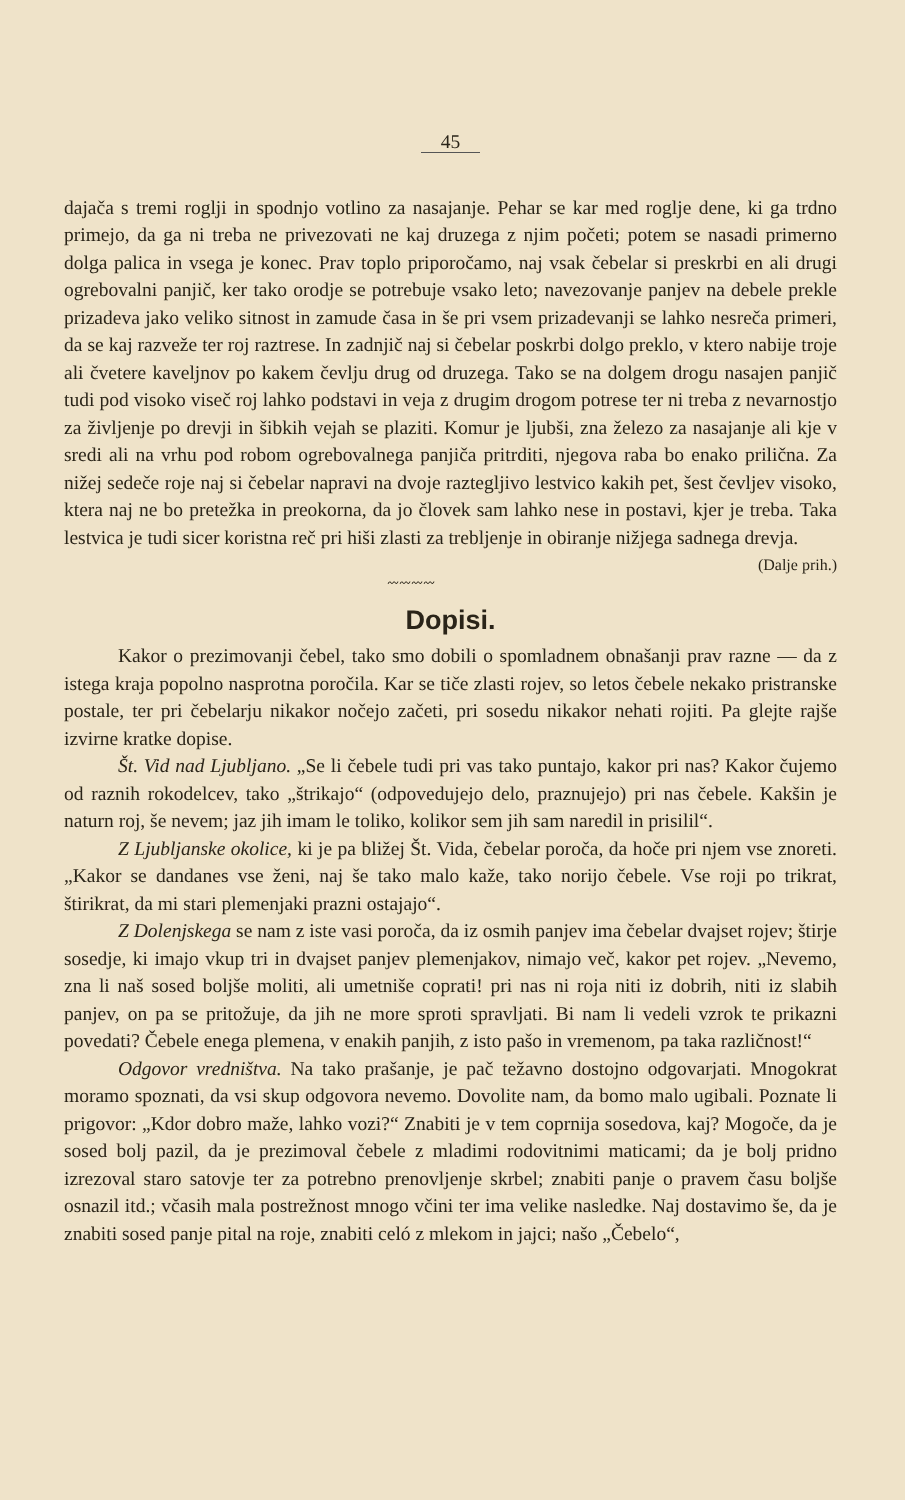45
dajača s tremi roglji in spodnjo votlino za nasajanje. Pehar se kar med roglje dene, ki ga trdno primejo, da ga ni treba ne privezovati ne kaj druzega z njim početi; potem se nasadi primerno dolga palica in vsega je konec. Prav toplo priporočamo, naj vsak čebelar si preskrbi en ali drugi ogrebovalni panjič, ker tako orodje se potrebuje vsako leto; navezovanje panjev na debele prekle prizadeva jako veliko sitnost in zamude časa in še pri vsem prizadevanji se lahko nesreča primeri, da se kaj razveže ter roj raztrese. In zadnjič naj si čebelar poskrbi dolgo preklo, v ktero nabije troje ali čvetere kaveljnov po kakem čevlju drug od druzega. Tako se na dolgem drogu nasajen panjič tudi pod visoko viseč roj lahko podstavi in veja z drugim drogom potrese ter ni treba z nevarnostjo za življenje po drevji in šibkih vejah se plaziti. Komur je ljubši, zna železo za nasajanje ali kje v sredi ali na vrhu pod robom ogrebovalnega panjiča pritrditi, njegova raba bo enako prilična. Za nižej sedeče roje naj si čebelar napravi na dvoje raztegljivo lestvico kakih pet, šest čevljev visoko, ktera naj ne bo pretežka in preokorna, da jo človek sam lahko nese in postavi, kjer je treba. Taka lestvica je tudi sicer koristna reč pri hiši zlasti za trebljenje in obiranje nižjega sadnega drevja. (Dalje prih.)
〰〰〰〰
Dopisi.
Kakor o prezimovanji čebel, tako smo dobili o spomladnem obnašanji prav razne — da z istega kraja popolno nasprotna poročila. Kar se tiče zlasti rojev, so letos čebele nekako pristranske postale, ter pri čebelarju nikakor nočejo začeti, pri sosedu nikakor nehati rojiti. Pa glejte rajše izvirne kratke dopise.
Št. Vid nad Ljubljano. „Se li čebele tudi pri vas tako puntajo, kakor pri nas? Kakor čujemo od raznih rokodelcev, tako „štrikajo“ (odpovedujejo delo, praznujejo) pri nas čebele. Kakšin je naturn roj, še nevem; jaz jih imam le toliko, kolikor sem jih sam naredil in prisilil“.
Z Ljubljanske okolice, ki je pa bližej Št. Vida, čebelar poroča, da hoče pri njem vse znoreti. „Kakor se dandanes vse ženi, naj še tako malo kaže, tako norijo čebele. Vse roji po trikrat, štirikrat, da mi stari plemenjaki prazni ostajajo“.
Z Dolenjskega se nam z iste vasi poroča, da iz osmih panjev ima čebelar dvajset rojev; štirje sosedje, ki imajo vkup tri in dvajset panjev plemenjakov, nimajo več, kakor pet rojev. „Nevemo, zna li naš sosed boljše moliti, ali umetniše coprati! pri nas ni roja niti iz dobrih, niti iz slabih panjev, on pa se pritožuje, da jih ne more sproti spravljati. Bi nam li vedeli vzrok te prikazni povedati? Čebele enega plemena, v enakih panjih, z isto pašo in vremenom, pa taka različnost!“
Odgovor vredništva. Na tako prašanje, je pač težavno dostojno odgovarjati. Mnogokrat moramo spoznati, da vsi skup odgovora nevemo. Dovolite nam, da bomo malo ugibali. Poznate li prigovor: „Kdor dobro maže, lahko vozi?“ Znabiti je v tem coprnija sosedova, kaj? Mogoče, da je sosed bolj pazil, da je prezimoval čebele z mladimi rodovitnimi maticami; da je bolj pridno izrezoval staro satovje ter za potrebno prenovljenje skrbel; znabiti panje o pravem času boljše osnazil itd.; včasih mala postrežnost mnogo včini ter ima velike nasledke. Naj dostavimo še, da je znabiti sosed panje pital na roje, znabiti celó z mlekom in jajci; našo „Čebelo“,